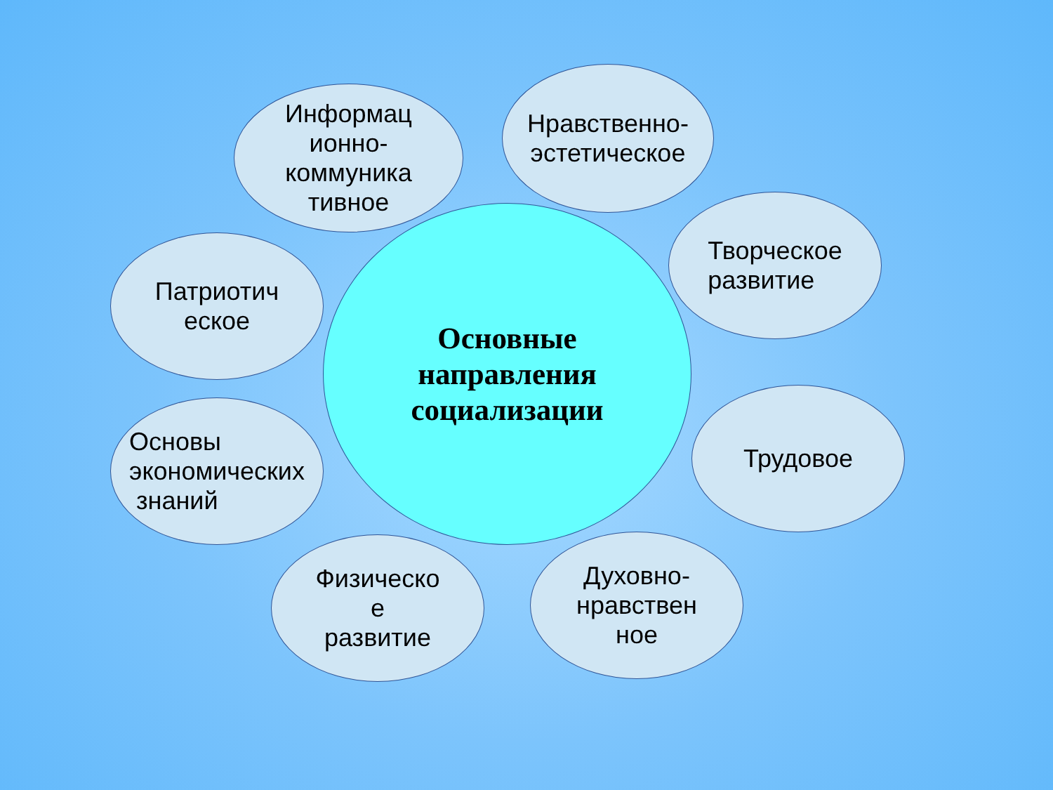Основные
направления
социализации
Информац
ионно-
коммуника
тивное
Нравственно-
эстетическое
Патриотич
еское
Творческое
развитие
Основы
экономических
знаний
Трудовое
Физическо
е
развитие
Духовно-
нравствен
ное